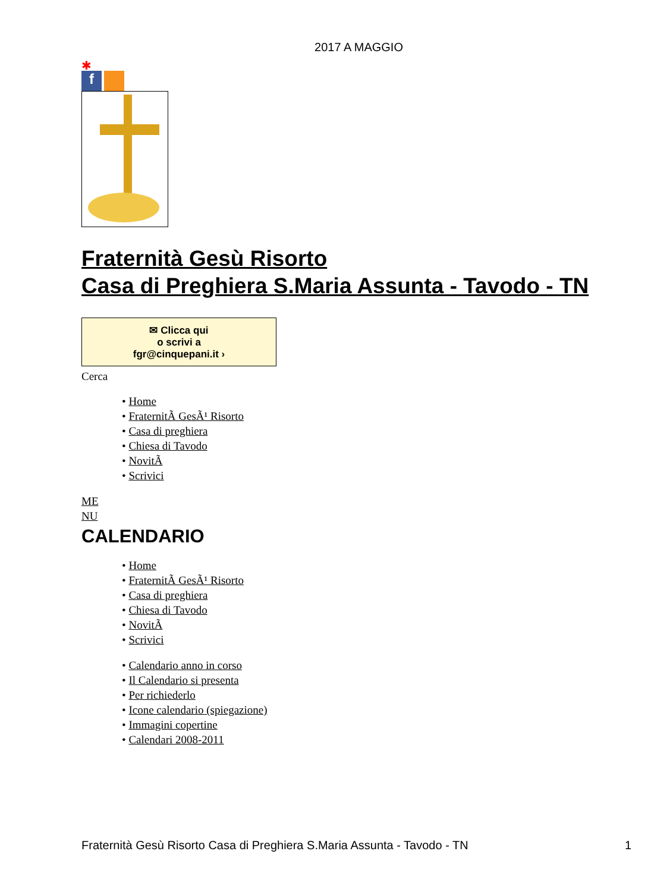2017 A MAGGIO
✱
f
Fraternità Gesù Risorto
Casa di Preghiera S.Maria Assunta - Tavodo - TN
✉ Clicca qui
o scrivi a
fgr@cinquepani.it ›
Cerca
• Home
• FraternitÃ GesÃ¹ Risorto
• Casa di preghiera
• Chiesa di Tavodo
• NovitÃ
• Scrivici
ME
NU
CALENDARIO
• Home
• FraternitÃ GesÃ¹ Risorto
• Casa di preghiera
• Chiesa di Tavodo
• NovitÃ
• Scrivici
• Calendario anno in corso
• Il Calendario si presenta
• Per richiederlo
• Icone calendario (spiegazione)
• Immagini copertine
• Calendari 2008-2011
Fraternità Gesù Risorto Casa di Preghiera S.Maria Assunta - Tavodo - TN 1